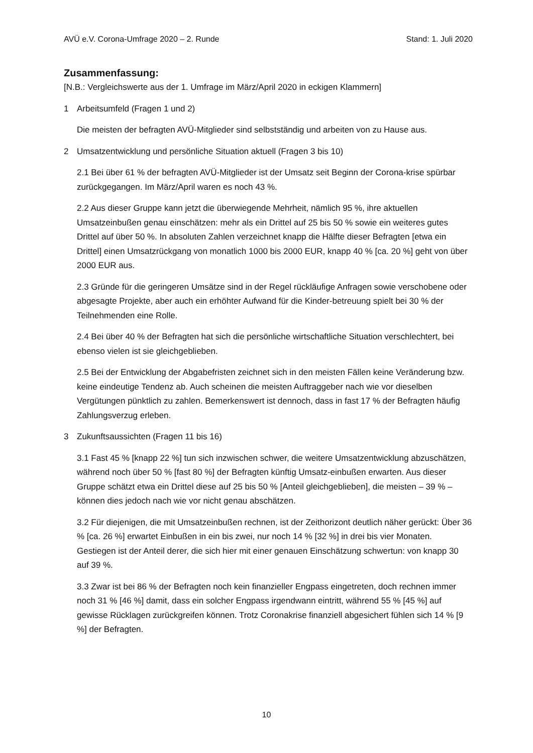AVÜ e.V. Corona-Umfrage 2020 – 2. Runde Stand: 1. Juli 2020
Zusammenfassung:
[N.B.: Vergleichswerte aus der 1. Umfrage im März/April 2020 in eckigen Klammern]
1 Arbeitsumfeld (Fragen 1 und 2)
Die meisten der befragten AVÜ-Mitglieder sind selbstständig und arbeiten von zu Hause aus.
2 Umsatzentwicklung und persönliche Situation aktuell (Fragen 3 bis 10)
2.1 Bei über 61 % der befragten AVÜ-Mitglieder ist der Umsatz seit Beginn der Corona-krise spürbar zurückgegangen. Im März/April waren es noch 43 %.
2.2 Aus dieser Gruppe kann jetzt die überwiegende Mehrheit, nämlich 95 %, ihre aktuellen Umsatzeinbußen genau einschätzen: mehr als ein Drittel auf 25 bis 50 % sowie ein weiteres gutes Drittel auf über 50 %. In absoluten Zahlen verzeichnet knapp die Hälfte dieser Befragten [etwa ein Drittel] einen Umsatzrückgang von monatlich 1000 bis 2000 EUR, knapp 40 % [ca. 20 %] geht von über 2000 EUR aus.
2.3 Gründe für die geringeren Umsätze sind in der Regel rückläufige Anfragen sowie verschobene oder abgesagte Projekte, aber auch ein erhöhter Aufwand für die Kinder-betreuung spielt bei 30 % der Teilnehmenden eine Rolle.
2.4 Bei über 40 % der Befragten hat sich die persönliche wirtschaftliche Situation verschlechtert, bei ebenso vielen ist sie gleichgeblieben.
2.5 Bei der Entwicklung der Abgabefristen zeichnet sich in den meisten Fällen keine Veränderung bzw. keine eindeutige Tendenz ab. Auch scheinen die meisten Auftraggeber nach wie vor dieselben Vergütungen pünktlich zu zahlen. Bemerkenswert ist dennoch, dass in fast 17 % der Befragten häufig Zahlungsverzug erleben.
3 Zukunftsaussichten (Fragen 11 bis 16)
3.1 Fast 45 % [knapp 22 %] tun sich inzwischen schwer, die weitere Umsatzentwicklung abzuschätzen, während noch über 50 % [fast 80 %] der Befragten künftig Umsatz-einbußen erwarten. Aus dieser Gruppe schätzt etwa ein Drittel diese auf 25 bis 50 % [Anteil gleichgeblieben], die meisten – 39 % – können dies jedoch nach wie vor nicht genau abschätzen.
3.2 Für diejenigen, die mit Umsatzeinbußen rechnen, ist der Zeithorizont deutlich näher gerückt: Über 36 % [ca. 26 %] erwartet Einbußen in ein bis zwei, nur noch 14 % [32 %] in drei bis vier Monaten. Gestiegen ist der Anteil derer, die sich hier mit einer genauen Einschätzung schwertun: von knapp 30 auf 39 %.
3.3 Zwar ist bei 86 % der Befragten noch kein finanzieller Engpass eingetreten, doch rechnen immer noch 31 % [46 %] damit, dass ein solcher Engpass irgendwann eintritt, während 55 % [45 %] auf gewisse Rücklagen zurückgreifen können. Trotz Coronakrise finanziell abgesichert fühlen sich 14 % [9 %] der Befragten.
10